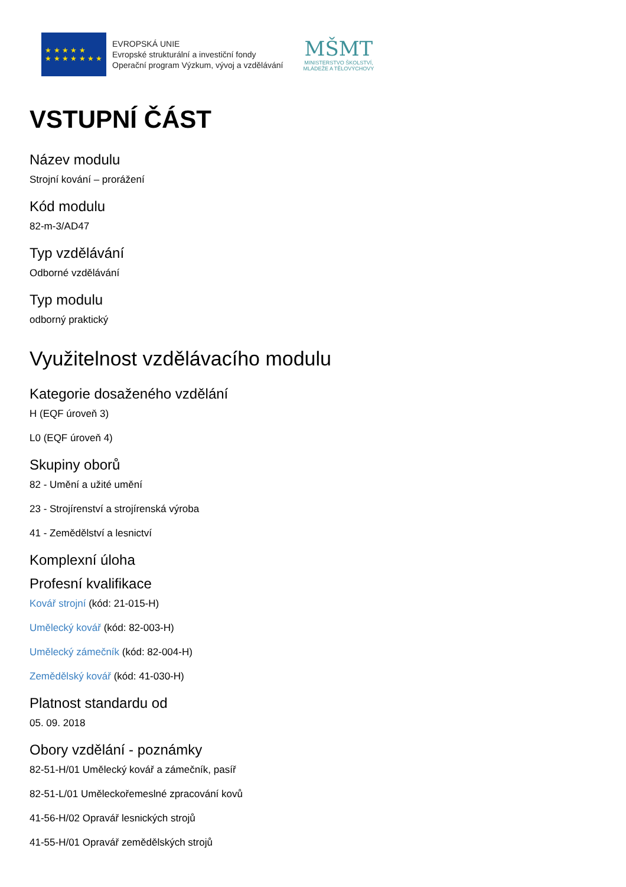★ ★ ★ ★ ★
★ ★ ★ ★ ★ ★ ★
EVROPSKÁ UNIE
Evropské strukturální a investiční fondy
Operační program Výzkum, vývoj a vzdělávání
MŠMT
MINISTERSTVO ŠKOLSTVÍ,
MLÁDEŽE A TĚLOVÝCHOVY
VSTUPNÍ ČÁST
Název modulu
Strojní kování – prorážení
Kód modulu
82-m-3/AD47
Typ vzdělávání
Odborné vzdělávání
Typ modulu
odborný praktický
Využitelnost vzdělávacího modulu
Kategorie dosaženého vzdělání
H (EQF úroveň 3)
L0 (EQF úroveň 4)
Skupiny oborů
82 - Umění a užité umění
23 - Strojírenství a strojírenská výroba
41 - Zemědělství a lesnictví
Komplexní úloha
Profesní kvalifikace
Kovář strojní (kód: 21-015-H)
Umělecký kovář (kód: 82-003-H)
Umělecký zámečník (kód: 82-004-H)
Zemědělský kovář (kód: 41-030-H)
Platnost standardu od
05. 09. 2018
Obory vzdělání - poznámky
82-51-H/01 Umělecký kovář a zámečník, pasíř
82-51-L/01 Uměleckořemeslné zpracování kovů
41-56-H/02 Opravář lesnických strojů
41-55-H/01 Opravář zemědělských strojů